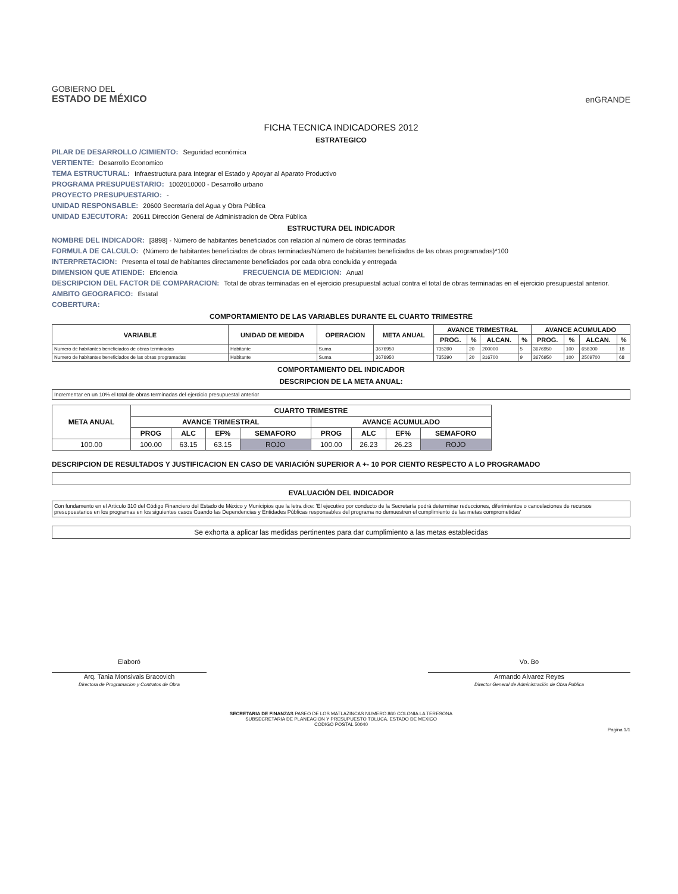GOBIERNO DEL
ESTADO DE MÉXICO
enGRANDE
FICHA TECNICA INDICADORES 2012
ESTRATEGICO
PILAR DE DESARROLLO /CIMIENTO: Seguridad económica
VERTIENTE: Desarrollo Economico
TEMA ESTRUCTURAL: Infraestructura para Integrar el Estado y Apoyar al Aparato Productivo
PROGRAMA PRESUPUESTARIO: 1002010000 - Desarrollo urbano
PROYECTO PRESUPUESTARIO: -
UNIDAD RESPONSABLE: 20600 Secretaría del Agua y Obra Pública
UNIDAD EJECUTORA: 20611 Dirección General de Administracion de Obra Pública
ESTRUCTURA DEL INDICADOR
NOMBRE DEL INDICADOR: [3898] - Número de habitantes beneficiados con relación al número de obras terminadas
FORMULA DE CALCULO: (Número de habitantes beneficiados de obras terminadas/Número de habitantes beneficiados de las obras programadas)*100
INTERPRETACION: Presenta el total de habitantes directamente beneficiados por cada obra concluida y entregada
DIMENSION QUE ATIENDE: Eficiencia FRECUENCIA DE MEDICION: Anual
DESCRIPCION DEL FACTOR DE COMPARACION: Total de obras terminadas en el ejercicio presupuestal actual contra el total de obras terminadas en el ejercicio presupuestal anterior.
AMBITO GEOGRAFICO: Estatal
COBERTURA:
COMPORTAMIENTO DE LAS VARIABLES DURANTE EL CUARTO TRIMESTRE
| VARIABLE | UNIDAD DE MEDIDA | OPERACION | META ANUAL | AVANCE TRIMESTRAL | | | | AVANCE ACUMULADO | | | |
| --- | --- | --- | --- | --- | --- | --- | --- | --- | --- | --- | --- |
| | | | | PROG. | % | ALCAN. | % | PROG. | % | ALCAN. | % |
| Numero de habitantes beneficiados de obras terminadas | Habitante | Suma | 3676950 | 735390 | 20 | 200000 | 5 | 3676950 | 100 | 658300 | 18 |
| Numero de habitantes beneficiados de las obras programadas | Habitante | Suma | 3676950 | 735390 | 20 | 316700 | 9 | 3676950 | 100 | 2509700 | 68 |
COMPORTAMIENTO DEL INDICADOR
DESCRIPCION DE LA META ANUAL:
Incrementar en un 10% el total de obras terminadas del ejercicio presupuestal anterior
| META ANUAL | CUARTO TRIMESTRE | | | | | | | |
| --- | --- | --- | --- | --- | --- | --- | --- | --- |
| | AVANCE TRIMESTRAL | | | | AVANCE ACUMULADO | | | |
| | PROG | ALC | EF% | SEMAFORO | PROG | ALC | EF% | SEMAFORO |
| 100.00 | 100.00 | 63.15 | 63.15 | ROJO | 100.00 | 26.23 | 26.23 | ROJO |
DESCRIPCION DE RESULTADOS Y JUSTIFICACION EN CASO DE VARIACIÓN SUPERIOR A +- 10 POR CIENTO RESPECTO A LO PROGRAMADO
EVALUACIÓN DEL INDICADOR
Con fundamento en el Articulo 310 del Código Financiero del Estado de México y Municipios que la letra dice: 'El ejecutivo por conducto de la Secretaría podrá determinar reducciones, diferimientos o cancelaciones de recursos presupuestarios en los programas en los siguientes casos Cuando las Dependencias y Entidades Públicas responsables del programa no demuestren el cumplimiento de las metas comprometidas'
Se exhorta a aplicar las medidas pertinentes para dar cumplimiento a las metas establecidas
Elaboró
Arq. Tania Monsivais Bracovich
Directora de Programacion y Contratos de Obra
Vo. Bo
Armando Alvarez Reyes
Director General de Administración de Obra Publica
SECRETARIA DE FINANZAS PASEO DE LOS MATLAZINCAS NUMERO 860 COLONIA LA TERESONA
SUBSECRETARIA DE PLANEACION Y PRESUPUESTO TOLUCA, ESTADO DE MEXICO
CODIGO POSTAL 50040
Pagina 1/1